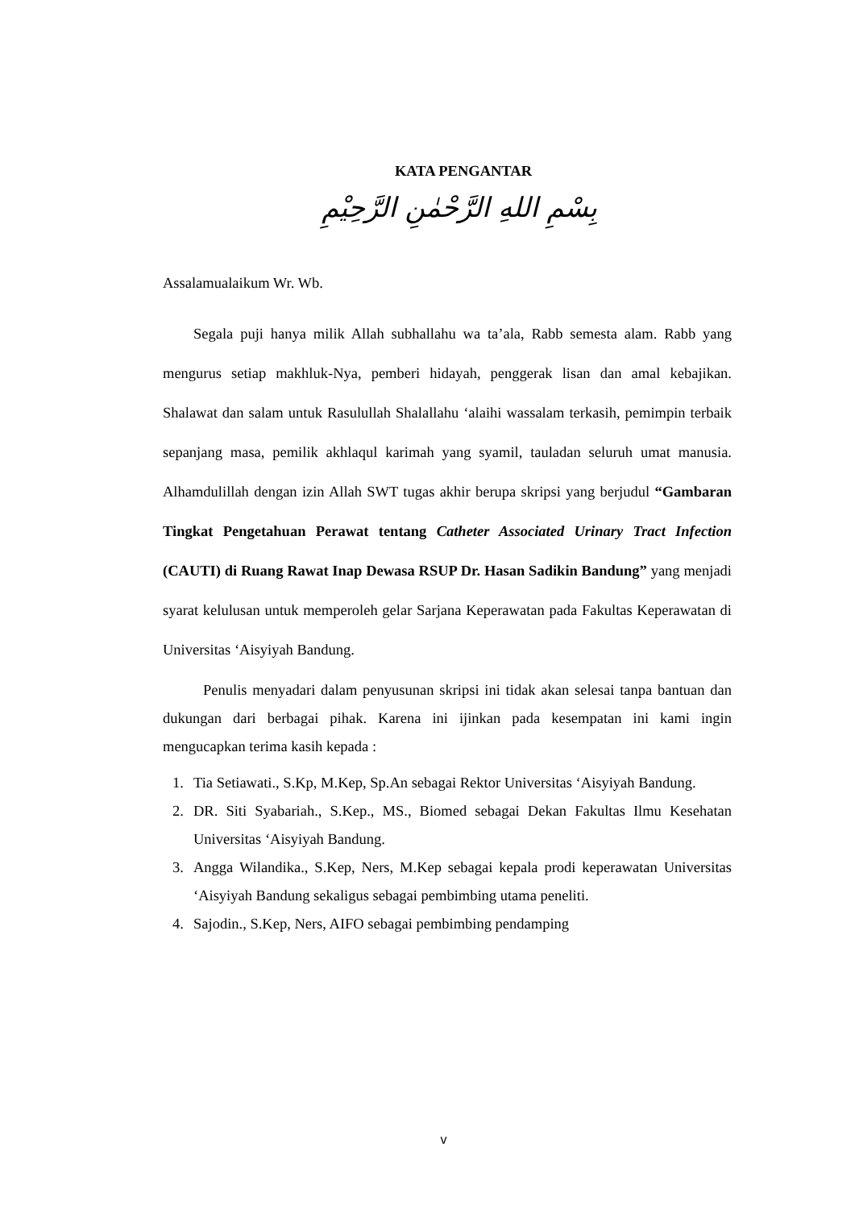KATA PENGANTAR
بِسْمِ اللهِ الرَّحْمٰنِ الرَّحِيْمِ
Assalamualaikum Wr. Wb.
Segala puji hanya milik Allah subhallahu wa ta’ala, Rabb semesta alam. Rabb yang mengurus setiap makhluk-Nya, pemberi hidayah, penggerak lisan dan amal kebajikan. Shalawat dan salam untuk Rasulullah Shalallahu ‘alaihi wassalam terkasih, pemimpin terbaik sepanjang masa, pemilik akhlaqul karimah yang syamil, tauladan seluruh umat manusia. Alhamdulillah dengan izin Allah SWT tugas akhir berupa skripsi yang berjudul “Gambaran Tingkat Pengetahuan Perawat tentang Catheter Associated Urinary Tract Infection (CAUTI) di Ruang Rawat Inap Dewasa RSUP Dr. Hasan Sadikin Bandung” yang menjadi syarat kelulusan untuk memperoleh gelar Sarjana Keperawatan pada Fakultas Keperawatan di Universitas ‘Aisyiyah Bandung.
Penulis menyadari dalam penyusunan skripsi ini tidak akan selesai tanpa bantuan dan dukungan dari berbagai pihak. Karena ini ijinkan pada kesempatan ini kami ingin mengucapkan terima kasih kepada :
1. Tia Setiawati., S.Kp, M.Kep, Sp.An sebagai Rektor Universitas ‘Aisyiyah Bandung.
2. DR. Siti Syabariah., S.Kep., MS., Biomed sebagai Dekan Fakultas Ilmu Kesehatan Universitas ‘Aisyiyah Bandung.
3. Angga Wilandika., S.Kep, Ners, M.Kep sebagai kepala prodi keperawatan Universitas ‘Aisyiyah Bandung sekaligus sebagai pembimbing utama peneliti.
4. Sajodin., S.Kep, Ners, AIFO sebagai pembimbing pendamping
v